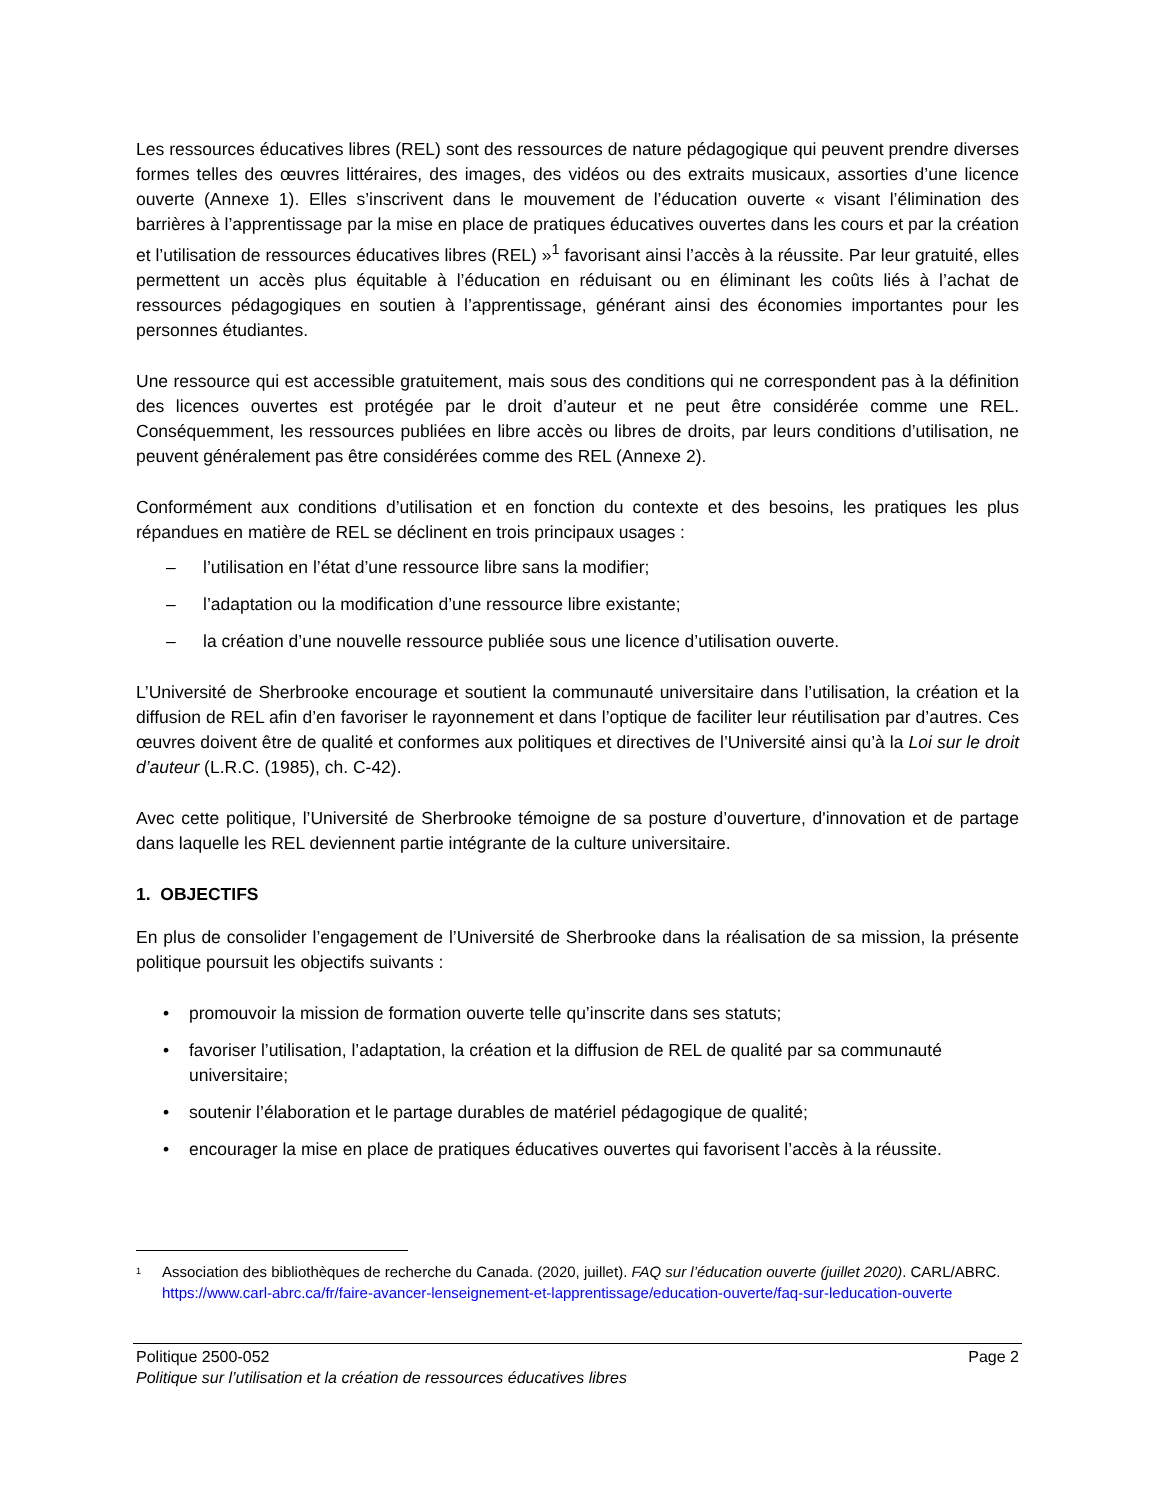Les ressources éducatives libres (REL) sont des ressources de nature pédagogique qui peuvent prendre diverses formes telles des œuvres littéraires, des images, des vidéos ou des extraits musicaux, assorties d’une licence ouverte (Annexe 1). Elles s’inscrivent dans le mouvement de l’éducation ouverte « visant l’élimination des barrières à l’apprentissage par la mise en place de pratiques éducatives ouvertes dans les cours et par la création et l’utilisation de ressources éducatives libres (REL) »<sup>1</sup> favorisant ainsi l’accès à la réussite. Par leur gratuité, elles permettent un accès plus équitable à l’éducation en réduisant ou en éliminant les coûts liés à l’achat de ressources pédagogiques en soutien à l’apprentissage, générant ainsi des économies importantes pour les personnes étudiantes.
Une ressource qui est accessible gratuitement, mais sous des conditions qui ne correspondent pas à la définition des licences ouvertes est protégée par le droit d’auteur et ne peut être considérée comme une REL. Conséquemment, les ressources publiées en libre accès ou libres de droits, par leurs conditions d’utilisation, ne peuvent généralement pas être considérées comme des REL (Annexe 2).
Conformément aux conditions d’utilisation et en fonction du contexte et des besoins, les pratiques les plus répandues en matière de REL se déclinent en trois principaux usages :
– l’utilisation en l’état d’une ressource libre sans la modifier;
– l’adaptation ou la modification d’une ressource libre existante;
– la création d’une nouvelle ressource publiée sous une licence d’utilisation ouverte.
L’Université de Sherbrooke encourage et soutient la communauté universitaire dans l’utilisation, la création et la diffusion de REL afin d’en favoriser le rayonnement et dans l’optique de faciliter leur réutilisation par d’autres. Ces œuvres doivent être de qualité et conformes aux politiques et directives de l’Université ainsi qu’à la Loi sur le droit d’auteur (L.R.C. (1985), ch. C-42).
Avec cette politique, l’Université de Sherbrooke témoigne de sa posture d’ouverture, d'innovation et de partage dans laquelle les REL deviennent partie intégrante de la culture universitaire.
1. OBJECTIFS
En plus de consolider l’engagement de l’Université de Sherbrooke dans la réalisation de sa mission, la présente politique poursuit les objectifs suivants :
• promouvoir la mission de formation ouverte telle qu’inscrite dans ses statuts;
• favoriser l’utilisation, l’adaptation, la création et la diffusion de REL de qualité par sa communauté universitaire;
• soutenir l’élaboration et le partage durables de matériel pédagogique de qualité;
• encourager la mise en place de pratiques éducatives ouvertes qui favorisent l’accès à la réussite.
<sup>1</sup> Association des bibliothèques de recherche du Canada. (2020, juillet). FAQ sur l’éducation ouverte (juillet 2020). CARL/ABRC. https://www.carl-abrc.ca/fr/faire-avancer-lenseignement-et-lapprentissage/education-ouverte/faq-sur-leducation-ouverte
Politique 2500-052 Page 2
Politique sur l’utilisation et la création de ressources éducatives libres